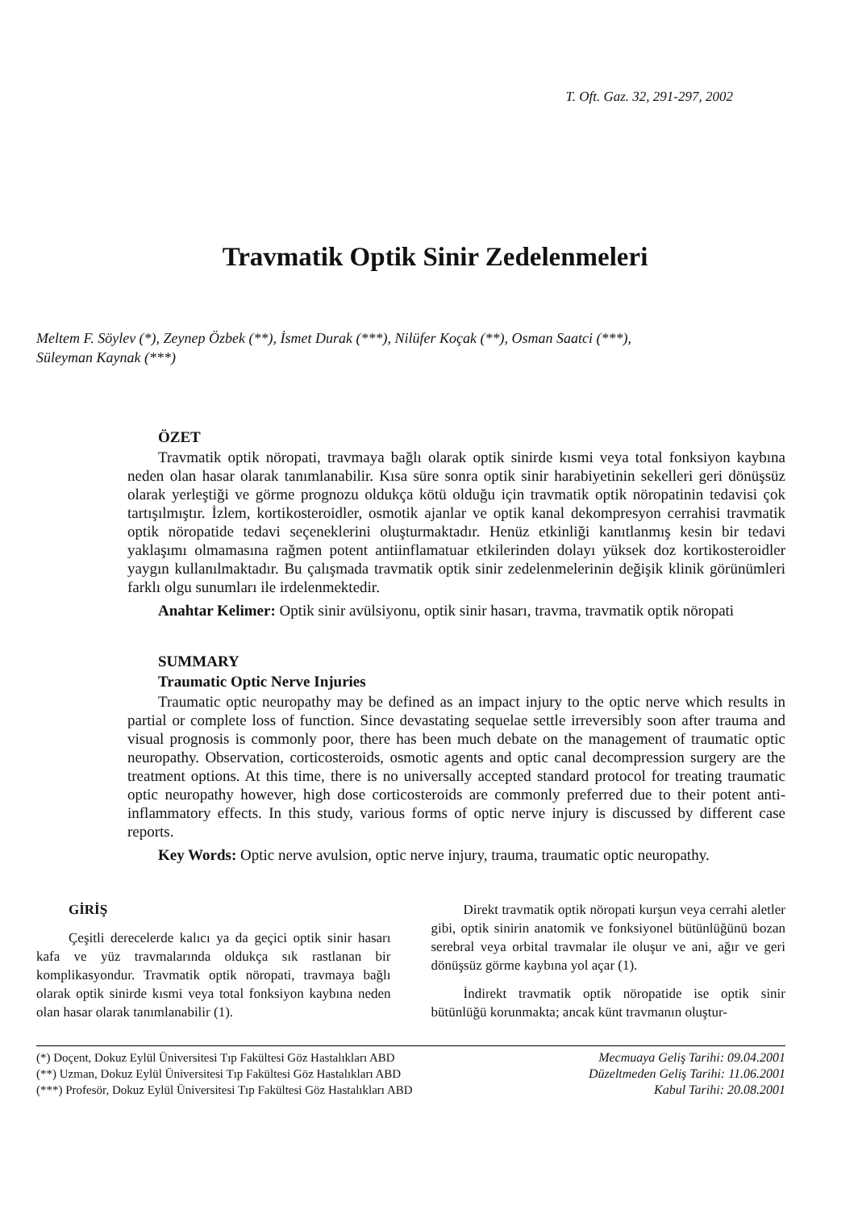T. Oft. Gaz. 32, 291-297, 2002
Travmatik Optik Sinir Zedelenmeleri
Meltem F. Söylev (*), Zeynep Özbek (**), İsmet Durak (***), Nilüfer Koçak (**), Osman Saatci (***),
Süleyman Kaynak (***)
ÖZET
Travmatik optik nöropati, travmaya bağlı olarak optik sinirde kısmi veya total fonksiyon kaybına neden olan hasar olarak tanımlanabilir. Kısa süre sonra optik sinir harabiyetinin sekelleri geri dönüşsüz olarak yerleştiği ve görme prognozu oldukça kötü olduğu için travmatik optik nöropatinin tedavisi çok tartışılmıştır. İzlem, kortikosteroidler, osmotik ajanlar ve optik kanal dekompresyon cerrahisi travmatik optik nöropatide tedavi seçeneklerini oluşturmaktadır. Henüz etkinliği kanıtlanmış kesin bir tedavi yaklaşımı olmamasına rağmen potent antiinflamatuar etkilerinden dolayı yüksek doz kortikosteroidler yaygın kullanılmaktadır. Bu çalışmada travmatik optik sinir zedelenmelerinin değişik klinik görünümleri farklı olgu sunumları ile irdelenmektedir.
Anahtar Kelimer: Optik sinir avülsiyonu, optik sinir hasarı, travma, travmatik optik nöropati
SUMMARY
Traumatic Optic Nerve Injuries
Traumatic optic neuropathy may be defined as an impact injury to the optic nerve which results in partial or complete loss of function. Since devastating sequelae settle irreversibly soon after trauma and visual prognosis is commonly poor, there has been much debate on the management of traumatic optic neuropathy. Observation, corticosteroids, osmotic agents and optic canal decompression surgery are the treatment options. At this time, there is no universally accepted standard protocol for treating traumatic optic neuropathy however, high dose corticosteroids are commonly preferred due to their potent anti-inflammatory effects. In this study, various forms of optic nerve injury is discussed by different case reports.
Key Words: Optic nerve avulsion, optic nerve injury, trauma, traumatic optic neuropathy.
GİRİŞ
Çeşitli derecelerde kalıcı ya da geçici optik sinir hasarı kafa ve yüz travmalarında oldukça sık rastlanan bir komplikasyondur. Travmatik optik nöropati, travmaya bağlı olarak optik sinirde kısmi veya total fonksiyon kaybına neden olan hasar olarak tanımlanabilir (1).
Direkt travmatik optik nöropati kurşun veya cerrahi aletler gibi, optik sinirin anatomik ve fonksiyonel bütünlüğünü bozan serebral veya orbital travmalar ile oluşur ve ani, ağır ve geri dönüşsüz görme kaybına yol açar (1).
İndirekt travmatik optik nöropatide ise optik sinir bütünlüğü korunmakta; ancak künt travmanın oluştur-
(*) Doçent, Dokuz Eylül Üniversitesi Tıp Fakültesi Göz Hastalıkları ABD
(**) Uzman, Dokuz Eylül Üniversitesi Tıp Fakültesi Göz Hastalıkları ABD
(***) Profesör, Dokuz Eylül Üniversitesi Tıp Fakültesi Göz Hastalıkları ABD
Mecmuaya Geliş Tarihi: 09.04.2001
Düzeltmeden Geliş Tarihi: 11.06.2001
Kabul Tarihi: 20.08.2001